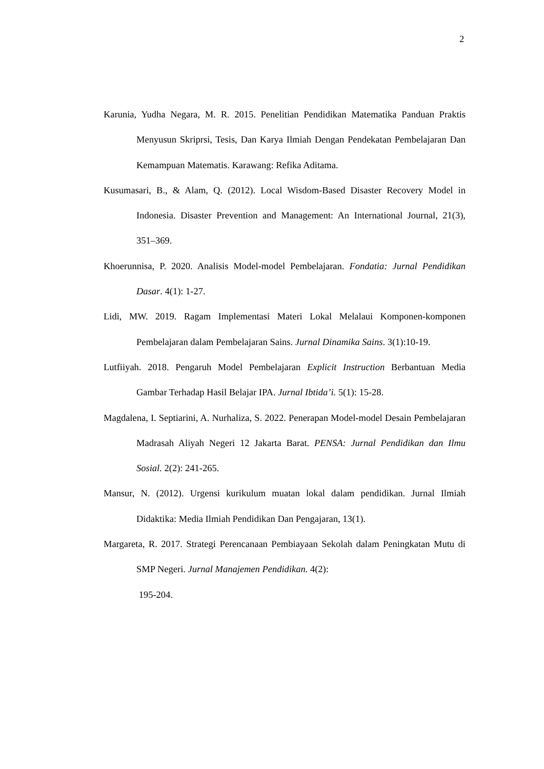2
Karunia, Yudha Negara, M. R. 2015. Penelitian Pendidikan Matematika Panduan Praktis Menyusun Skriprsi, Tesis, Dan Karya Ilmiah Dengan Pendekatan Pembelajaran Dan Kemampuan Matematis. Karawang: Refika Aditama.
Kusumasari, B., & Alam, Q. (2012). Local Wisdom-Based Disaster Recovery Model in Indonesia. Disaster Prevention and Management: An International Journal, 21(3), 351–369.
Khoerunnisa, P. 2020. Analisis Model-model Pembelajaran. Fondatia: Jurnal Pendidikan Dasar. 4(1): 1-27.
Lidi, MW. 2019. Ragam Implementasi Materi Lokal Melalaui Komponen-komponen Pembelajaran dalam Pembelajaran Sains. Jurnal Dinamika Sains. 3(1):10-19.
Lutfiiyah. 2018. Pengaruh Model Pembelajaran Explicit Instruction Berbantuan Media Gambar Terhadap Hasil Belajar IPA. Jurnal Ibtida’i. 5(1): 15-28.
Magdalena, I. Septiarini, A. Nurhaliza, S. 2022. Penerapan Model-model Desain Pembelajaran Madrasah Aliyah Negeri 12 Jakarta Barat. PENSA: Jurnal Pendidikan dan Ilmu Sosial. 2(2): 241-265.
Mansur, N. (2012). Urgensi kurikulum muatan lokal dalam pendidikan. Jurnal Ilmiah Didaktika: Media Ilmiah Pendidikan Dan Pengajaran, 13(1).
Margareta, R. 2017. Strategi Perencanaan Pembiayaan Sekolah dalam Peningkatan Mutu di SMP Negeri. Jurnal Manajemen Pendidikan. 4(2):
195-204.